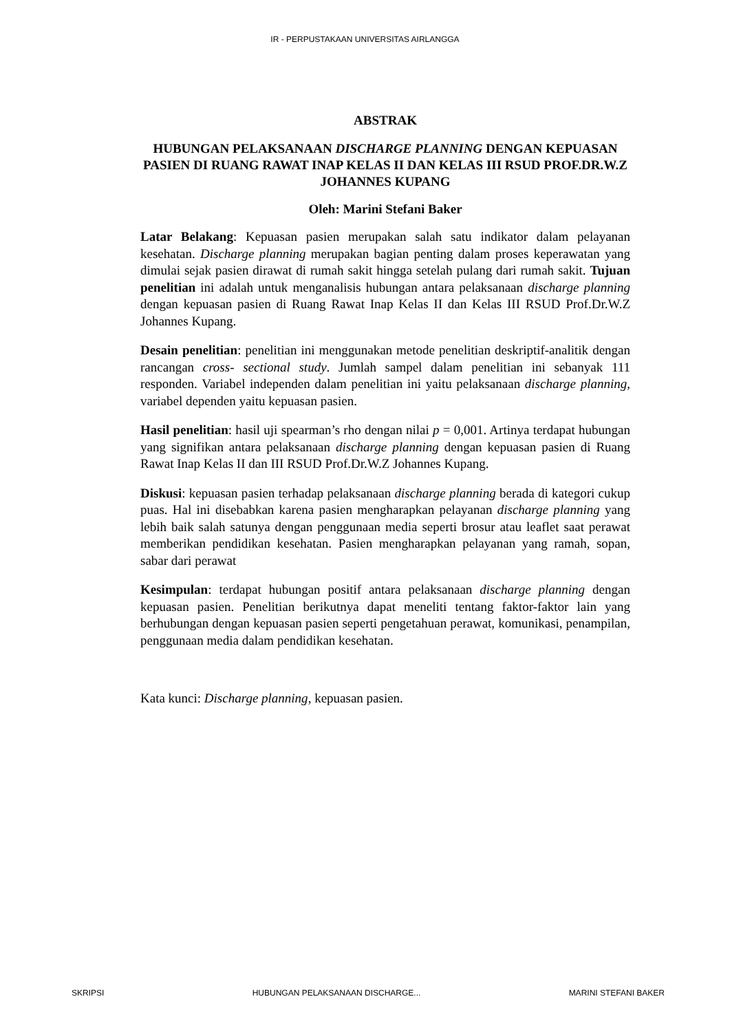IR - PERPUSTAKAAN UNIVERSITAS AIRLANGGA
ABSTRAK
HUBUNGAN PELAKSANAAN DISCHARGE PLANNING DENGAN KEPUASAN PASIEN DI RUANG RAWAT INAP KELAS II DAN KELAS III RSUD PROF.DR.W.Z JOHANNES KUPANG
Oleh: Marini Stefani Baker
Latar Belakang: Kepuasan pasien merupakan salah satu indikator dalam pelayanan kesehatan. Discharge planning merupakan bagian penting dalam proses keperawatan yang dimulai sejak pasien dirawat di rumah sakit hingga setelah pulang dari rumah sakit. Tujuan penelitian ini adalah untuk menganalisis hubungan antara pelaksanaan discharge planning dengan kepuasan pasien di Ruang Rawat Inap Kelas II dan Kelas III RSUD Prof.Dr.W.Z Johannes Kupang.
Desain penelitian: penelitian ini menggunakan metode penelitian deskriptif-analitik dengan rancangan cross- sectional study. Jumlah sampel dalam penelitian ini sebanyak 111 responden. Variabel independen dalam penelitian ini yaitu pelaksanaan discharge planning, variabel dependen yaitu kepuasan pasien.
Hasil penelitian: hasil uji spearman’s rho dengan nilai p = 0,001. Artinya terdapat hubungan yang signifikan antara pelaksanaan discharge planning dengan kepuasan pasien di Ruang Rawat Inap Kelas II dan III RSUD Prof.Dr.W.Z Johannes Kupang.
Diskusi: kepuasan pasien terhadap pelaksanaan discharge planning berada di kategori cukup puas. Hal ini disebabkan karena pasien mengharapkan pelayanan discharge planning yang lebih baik salah satunya dengan penggunaan media seperti brosur atau leaflet saat perawat memberikan pendidikan kesehatan. Pasien mengharapkan pelayanan yang ramah, sopan, sabar dari perawat
Kesimpulan: terdapat hubungan positif antara pelaksanaan discharge planning dengan kepuasan pasien. Penelitian berikutnya dapat meneliti tentang faktor-faktor lain yang berhubungan dengan kepuasan pasien seperti pengetahuan perawat, komunikasi, penampilan, penggunaan media dalam pendidikan kesehatan.
Kata kunci: Discharge planning, kepuasan pasien.
SKRIPSI HUBUNGAN PELAKSANAAN DISCHARGE... MARINI STEFANI BAKER